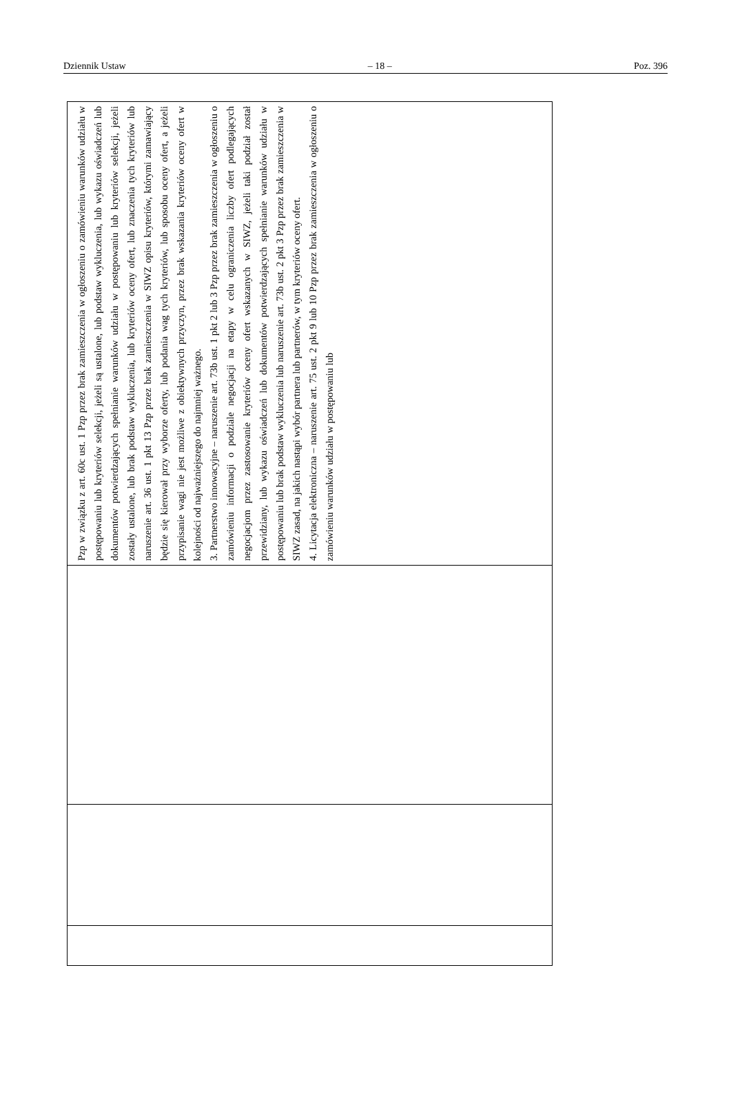Dziennik Ustaw – 18 – Poz. 396
| Pzp w związku z art. 60c ust. 1 Pzp przez brak zamieszczenia w ogłoszeniu o zamówieniu warunków udziału w postępowaniu lub kryteriów selekcji, jeżeli są ustalone, lub podstaw wykluczenia, lub wykazu oświadczeń lub dokumentów potwierdzających spełnianie warunków udziału w postępowaniu lub kryteriów selekcji, jeżeli zostały ustalone, lub brak podstaw wykluczenia, lub kryteriów oceny ofert, lub znaczenia tych kryteriów lub naruszenie art. 36 ust. 1 pkt 13 Pzp przez brak zamieszczenia w SIWZ opisu kryteriów, którymi zamawiający będzie się kierował przy wyborze oferty, lub podania wag tych kryteriów, lub sposobu oceny ofert, a jeżeli przypisanie wagi nie jest możliwe z obiektywnych przyczyn, przez brak wskazania kryteriów oceny ofert w kolejności od najważniejszego do najmniej ważnego. 3. Partnerstwo innowacyjne – naruszenie art. 73b ust. 1 pkt 2 lub 3 Pzp przez brak zamieszczenia w ogłoszeniu o zamówieniu informacji o podziale negocjacji na etapy w celu ograniczenia liczby ofert podlegających negocjacjom przez zastosowanie kryteriów oceny ofert wskazanych w SIWZ, jeżeli taki podział został przewidziany, lub wykazu oświadczeń lub dokumentów potwierdzających spełnianie warunków udziału w postępowaniu lub brak podstaw wykluczenia lub naruszenie art. 73b ust. 2 pkt 3 Pzp przez brak zamieszczenia w SIWZ zasad, na jakich nastąpi wybór partnera lub partnerów, w tym kryteriów oceny ofert. 4. Licytacja elektroniczna – naruszenie art. 75 ust. 2 pkt 9 lub 10 Pzp przez brak zamieszczenia w ogłoszeniu o zamówieniu warunków udziału w postępowaniu lub |